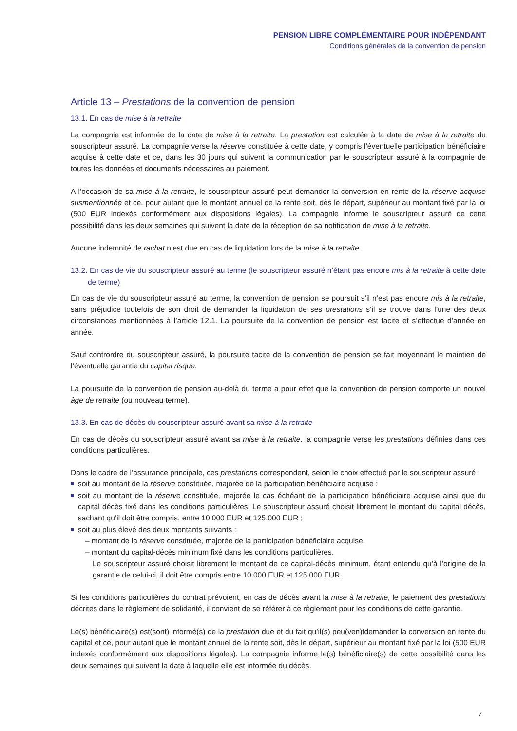PENSION LIBRE COMPLÉMENTAIRE POUR INDÉPENDANT
Conditions générales de la convention de pension
Article 13 – Prestations de la convention de pension
13.1. En cas de mise à la retraite
La compagnie est informée de la date de mise à la retraite. La prestation est calculée à la date de mise à la retraite du souscripteur assuré. La compagnie verse la réserve constituée à cette date, y compris l’éventuelle participation bénéficiaire acquise à cette date et ce, dans les 30 jours qui suivent la communication par le souscripteur assuré à la compagnie de toutes les données et documents nécessaires au paiement.
A l’occasion de sa mise à la retraite, le souscripteur assuré peut demander la conversion en rente de la réserve acquise susmentionnée et ce, pour autant que le montant annuel de la rente soit, dès le départ, supérieur au montant fixé par la loi (500 EUR indexés conformément aux dispositions légales). La compagnie informe le souscripteur assuré de cette possibilité dans les deux semaines qui suivent la date de la réception de sa notification de mise à la retraite.
Aucune indemnité de rachat n’est due en cas de liquidation lors de la mise à la retraite.
13.2. En cas de vie du souscripteur assuré au terme (le souscripteur assuré n’étant pas encore mis à la retraite à cette date de terme)
En cas de vie du souscripteur assuré au terme, la convention de pension se poursuit s’il n’est pas encore mis à la retraite, sans préjudice toutefois de son droit de demander la liquidation de ses prestations s’il se trouve dans l’une des deux circonstances mentionnées à l’article 12.1. La poursuite de la convention de pension est tacite et s’effectue d’année en année.
Sauf contrordre du souscripteur assuré, la poursuite tacite de la convention de pension se fait moyennant le maintien de l’éventuelle garantie du capital risque.
La poursuite de la convention de pension au-delà du terme a pour effet que la convention de pension comporte un nouvel âge de retraite (ou nouveau terme).
13.3. En cas de décès du souscripteur assuré avant sa mise à la retraite
En cas de décès du souscripteur assuré avant sa mise à la retraite, la compagnie verse les prestations définies dans ces conditions particulières.
Dans le cadre de l’assurance principale, ces prestations correspondent, selon le choix effectué par le souscripteur assuré :
soit au montant de la réserve constituée, majorée de la participation bénéficiaire acquise ;
soit au montant de la réserve constituée, majorée le cas échéant de la participation bénéficiaire acquise ainsi que du capital décès fixé dans les conditions particulières. Le souscripteur assuré choisit librement le montant du capital décès, sachant qu’il doit être compris, entre 10.000 EUR et 125.000 EUR ;
soit au plus élevé des deux montants suivants :
– montant de la réserve constituée, majorée de la participation bénéficiaire acquise,
– montant du capital-décès minimum fixé dans les conditions particulières.
Le souscripteur assuré choisit librement le montant de ce capital-décès minimum, étant entendu qu’à l’origine de la garantie de celui-ci, il doit être compris entre 10.000 EUR et 125.000 EUR.
Si les conditions particulières du contrat prévoient, en cas de décès avant la mise à la retraite, le paiement des prestations décrites dans le règlement de solidarité, il convient de se référer à ce règlement pour les conditions de cette garantie.
Le(s) bénéficiaire(s) est(sont) informé(s) de la prestation due et du fait qu’il(s) peu(ven)tdemander la conversion en rente du capital et ce, pour autant que le montant annuel de la rente soit, dès le départ, supérieur au montant fixé par la loi (500 EUR indexés conformément aux dispositions légales). La compagnie informe le(s) bénéficiaire(s) de cette possibilité dans les deux semaines qui suivent la date à laquelle elle est informée du décès.
7